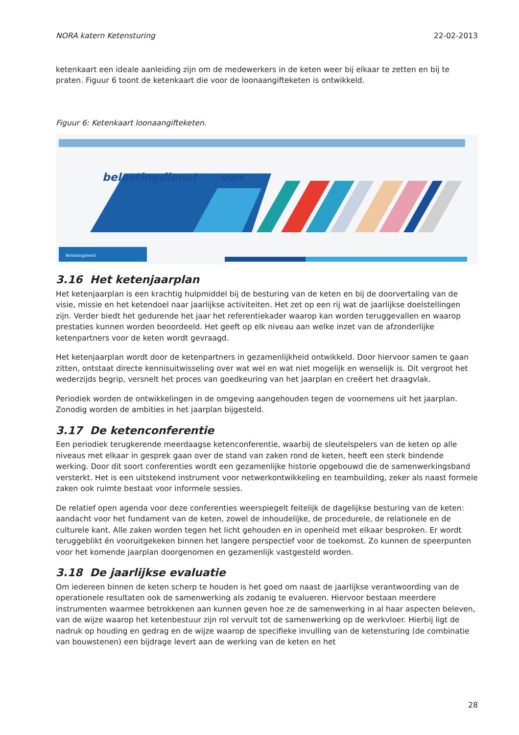NORA katern Ketensturing 22-02-2013
ketenkaart een ideale aanleiding zijn om de medewerkers in de keten weer bij elkaar te zetten en bij te praten. Figuur 6 toont de ketenkaart die voor de loonaangifteketen is ontwikkeld.
Figuur 6: Ketenkaart loonaangifteketen.
belastingdienst
uwv
Belastingdienst
3.16 Het ketenjaarplan
Het ketenjaarplan is een krachtig hulpmiddel bij de besturing van de keten en bij de doorvertaling van de visie, missie en het ketendoel naar jaarlijkse activiteiten. Het zet op een rij wat de jaarlijkse doelstellingen zijn. Verder biedt het gedurende het jaar het referentiekader waarop kan worden teruggevallen en waarop prestaties kunnen worden beoordeeld. Het geeft op elk niveau aan welke inzet van de afzonderlijke ketenpartners voor de keten wordt gevraagd.
Het ketenjaarplan wordt door de ketenpartners in gezamenlijkheid ontwikkeld. Door hiervoor samen te gaan zitten, ontstaat directe kennisuitwisseling over wat wel en wat niet mogelijk en wenselijk is. Dit vergroot het wederzijds begrip, versnelt het proces van goedkeuring van het jaarplan en creëert het draagvlak.
Periodiek worden de ontwikkelingen in de omgeving aangehouden tegen de voornemens uit het jaarplan. Zonodig worden de ambities in het jaarplan bijgesteld.
3.17 De ketenconferentie
Een periodiek terugkerende meerdaagse ketenconferentie, waarbij de sleutelspelers van de keten op alle niveaus met elkaar in gesprek gaan over de stand van zaken rond de keten, heeft een sterk bindende werking. Door dit soort conferenties wordt een gezamenlijke historie opgebouwd die de samenwerkingsband versterkt. Het is een uitstekend instrument voor netwerkontwikkeling en teambuilding, zeker als naast formele zaken ook ruimte bestaat voor informele sessies.
De relatief open agenda voor deze conferenties weerspiegelt feitelijk de dagelijkse besturing van de keten: aandacht voor het fundament van de keten, zowel de inhoudelijke, de procedurele, de relationele en de culturele kant. Alle zaken worden tegen het licht gehouden en in openheid met elkaar besproken. Er wordt teruggeblikt én vooruitgekeken binnen het langere perspectief voor de toekomst. Zo kunnen de speerpunten voor het komende jaarplan doorgenomen en gezamenlijk vastgesteld worden.
3.18 De jaarlijkse evaluatie
Om iedereen binnen de keten scherp te houden is het goed om naast de jaarlijkse verantwoording van de operationele resultaten ook de samenwerking als zodanig te evalueren. Hiervoor bestaan meerdere instrumenten waarmee betrokkenen aan kunnen geven hoe ze de samenwerking in al haar aspecten beleven, van de wijze waarop het ketenbestuur zijn rol vervult tot de samenwerking op de werkvloer. Hierbij ligt de nadruk op houding en gedrag en de wijze waarop de specifieke invulling van de ketensturing (de combinatie van bouwstenen) een bijdrage levert aan de werking van de keten en het
28